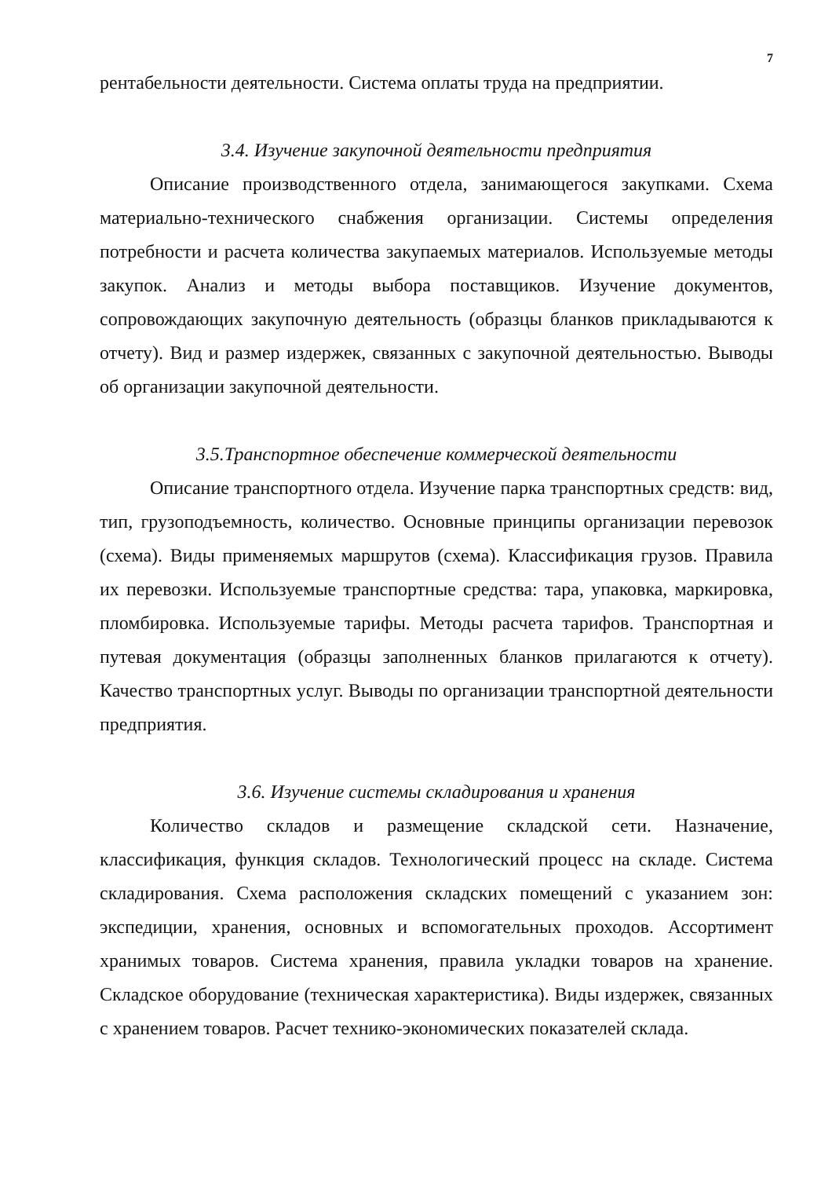7
рентабельности деятельности. Система оплаты труда на предприятии.
3.4. Изучение закупочной деятельности предприятия
Описание производственного отдела, занимающегося закупками. Схема материально-технического снабжения организации. Системы определения потребности и расчета количества закупаемых материалов. Используемые методы закупок. Анализ и методы выбора поставщиков. Изучение документов, сопровождающих закупочную деятельность (образцы бланков прикладываются к отчету). Вид и размер издержек, связанных с закупочной деятельностью. Выводы об организации закупочной деятельности.
3.5.Транспортное обеспечение коммерческой деятельности
Описание транспортного отдела. Изучение парка транспортных средств: вид, тип, грузоподъемность, количество. Основные принципы организации перевозок (схема). Виды применяемых маршрутов (схема). Классификация грузов. Правила их перевозки. Используемые транспортные средства: тара, упаковка, маркировка, пломбировка. Используемые тарифы. Методы расчета тарифов. Транспортная и путевая документация (образцы заполненных бланков прилагаются к отчету). Качество транспортных услуг. Выводы по организации транспортной деятельности предприятия.
3.6. Изучение системы складирования и хранения
Количество складов и размещение складской сети. Назначение, классификация, функция складов. Технологический процесс на складе. Система складирования. Схема расположения складских помещений с указанием зон: экспедиции, хранения, основных и вспомогательных проходов. Ассортимент хранимых товаров. Система хранения, правила укладки товаров на хранение. Складское оборудование (техническая характеристика). Виды издержек, связанных с хранением товаров. Расчет технико-экономических показателей склада.